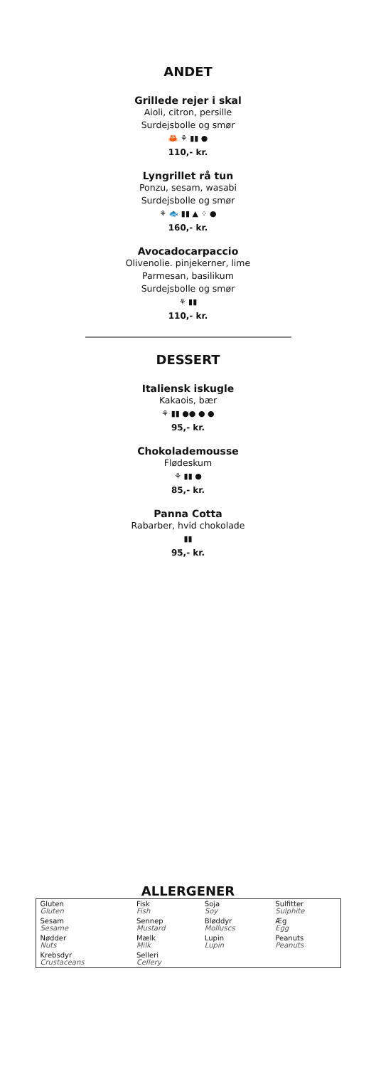ANDET
Grillede rejer i skal
Aioli, citron, persille
Surdejsbolle og smør
🦀 ⚘ ▮▮ ●
110,- kr.
Lyngrillet rå tun
Ponzu, sesam, wasabi
Surdejsbolle og smør
⚘ 🐟 ▮▮ ▲ ⁘ ●
160,- kr.
Avocadocarpaccio
Olivenolie. pinjekerner, lime
Parmesan, basilikum
Surdejsbolle og smør
⚘ ▮▮
110,- kr.
DESSERT
Italiensk iskugle
Kakaois, bær
⚘ ▮▮ ●● ● ●
95,- kr.
Chokolademousse
Flødeskum
⚘ ▮▮ ●
85,- kr.
Panna Cotta
Rabarber, hvid chokolade
▮▮
95,- kr.
ALLERGENER
| Gluten Gluten | Fisk Fish | Soja Soy | Sulfitter Sulphite |
| Sesam Sesame | Sennep Mustard | Bløddyr Molluscs | Æg Egg |
| Nødder Nuts | Mælk Milk | Lupin Lupin | Peanuts Peanuts |
| Krebsdyr Crustaceans | Selleri Cellery | | |